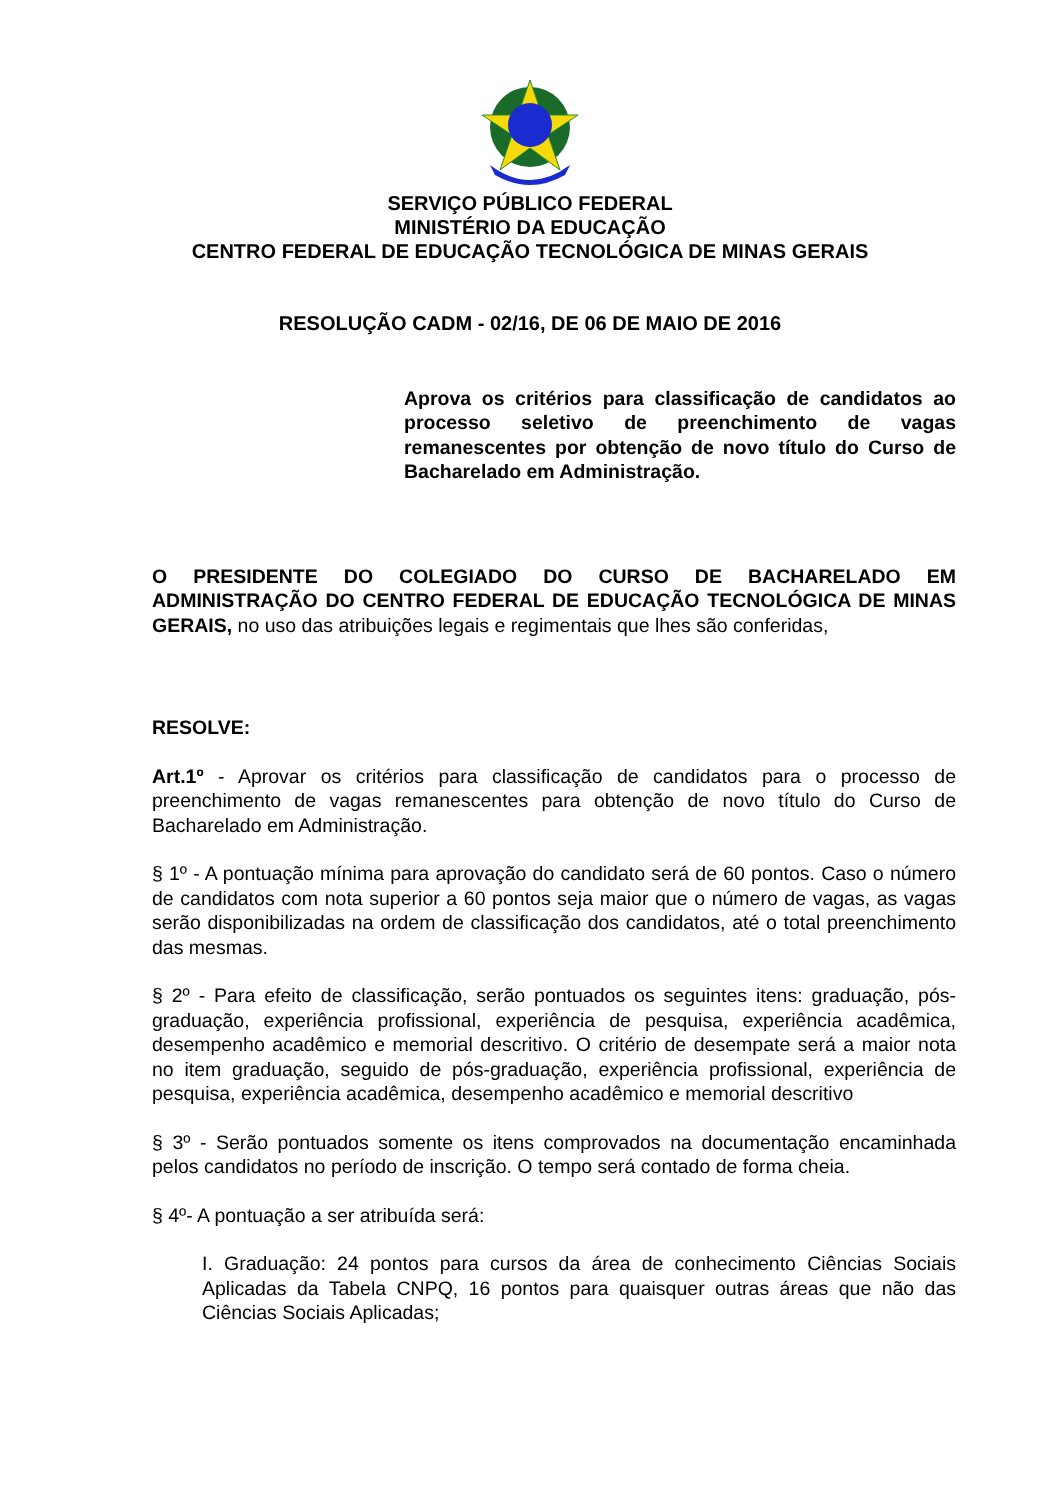SERVIÇO PÚBLICO FEDERAL
MINISTÉRIO DA EDUCAÇÃO
CENTRO FEDERAL DE EDUCAÇÃO TECNOLÓGICA DE MINAS GERAIS
RESOLUÇÃO CADM - 02/16, DE 06 DE MAIO DE 2016
Aprova os critérios para classificação de candidatos ao processo seletivo de preenchimento de vagas remanescentes por obtenção de novo título do Curso de Bacharelado em Administração.
O PRESIDENTE DO COLEGIADO DO CURSO DE BACHARELADO EM ADMINISTRAÇÃO DO CENTRO FEDERAL DE EDUCAÇÃO TECNOLÓGICA DE MINAS GERAIS, no uso das atribuições legais e regimentais que lhes são conferidas,
RESOLVE:
Art.1º - Aprovar os critérios para classificação de candidatos para o processo de preenchimento de vagas remanescentes para obtenção de novo título do Curso de Bacharelado em Administração.
§ 1º - A pontuação mínima para aprovação do candidato será de 60 pontos. Caso o número de candidatos com nota superior a 60 pontos seja maior que o número de vagas, as vagas serão disponibilizadas na ordem de classificação dos candidatos, até o total preenchimento das mesmas.
§ 2º - Para efeito de classificação, serão pontuados os seguintes itens: graduação, pós-graduação, experiência profissional, experiência de pesquisa, experiência acadêmica, desempenho acadêmico e memorial descritivo. O critério de desempate será a maior nota no item graduação, seguido de pós-graduação, experiência profissional, experiência de pesquisa, experiência acadêmica, desempenho acadêmico e memorial descritivo
§ 3º - Serão pontuados somente os itens comprovados na documentação encaminhada pelos candidatos no período de inscrição. O tempo será contado de forma cheia.
§ 4º- A pontuação a ser atribuída será:
I. Graduação: 24 pontos para cursos da área de conhecimento Ciências Sociais Aplicadas da Tabela CNPQ, 16 pontos para quaisquer outras áreas que não das Ciências Sociais Aplicadas;